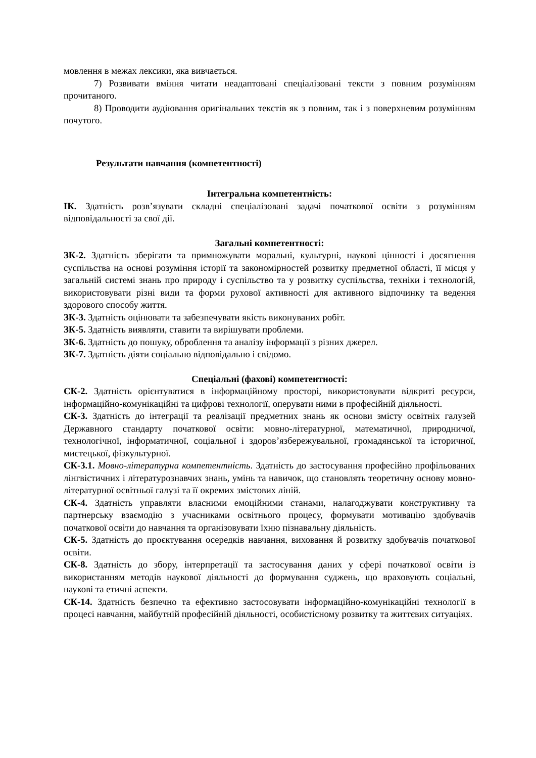мовлення в межах лексики, яка вивчається.
7) Розвивати вміння читати неадаптовані спеціалізовані тексти з повним розумінням прочитаного.
8) Проводити аудіювання оригінальних текстів як з повним, так і з поверхневим розумінням почутого.
Результати навчання (компетентності)
Інтегральна компетентність:
ІК. Здатність розв’язувати складні спеціалізовані задачі початкової освіти з розумінням відповідальності за свої дії.
Загальні компетентності:
ЗК-2. Здатність зберігати та примножувати моральні, культурні, наукові цінності і досягнення суспільства на основі розуміння історії та закономірностей розвитку предметної області, її місця у загальній системі знань про природу і суспільство та у розвитку суспільства, техніки і технологій, використовувати різні види та форми рухової активності для активного відпочинку та ведення здорового способу життя.
ЗК-3. Здатність оцінювати та забезпечувати якість виконуваних робіт.
ЗК-5. Здатність виявляти, ставити та вирішувати проблеми.
ЗК-6. Здатність до пошуку, оброблення та аналізу інформації з різних джерел.
ЗК-7. Здатність діяти соціально відповідально і свідомо.
Спеціальні (фахові) компетентності:
СК-2. Здатність орієнтуватися в інформаційному просторі, використовувати відкриті ресурси, інформаційно-комунікаційні та цифрові технології, оперувати ними в професійній діяльності.
СК-3. Здатність до інтеграції та реалізації предметних знань як основи змісту освітніх галузей Державного стандарту початкової освіти: мовно-літературної, математичної, природничої, технологічної, інформатичної, соціальної і здоров’язбережувальної, громадянської та історичної, мистецької, фізкультурної.
СК-3.1. Мовно-літературна компетентність. Здатність до застосування професійно профільованих лінгвістичних і літературознавчих знань, умінь та навичок, що становлять теоретичну основу мовно-літературної освітньої галузі та її окремих змістових ліній.
СК-4. Здатність управляти власними емоційними станами, налагоджувати конструктивну та партнерську взаємодію з учасниками освітнього процесу, формувати мотивацію здобувачів початкової освіти до навчання та організовувати їхню пізнавальну діяльність.
СК-5. Здатність до проєктування осередків навчання, виховання й розвитку здобувачів початкової освіти.
СК-8. Здатність до збору, інтерпретації та застосування даних у сфері початкової освіти із використанням методів наукової діяльності до формування суджень, що враховують соціальні, наукові та етичні аспекти.
СК-14. Здатність безпечно та ефективно застосовувати інформаційно-комунікаційні технології в процесі навчання, майбутній професійній діяльності, особистісному розвитку та життєвих ситуаціях.